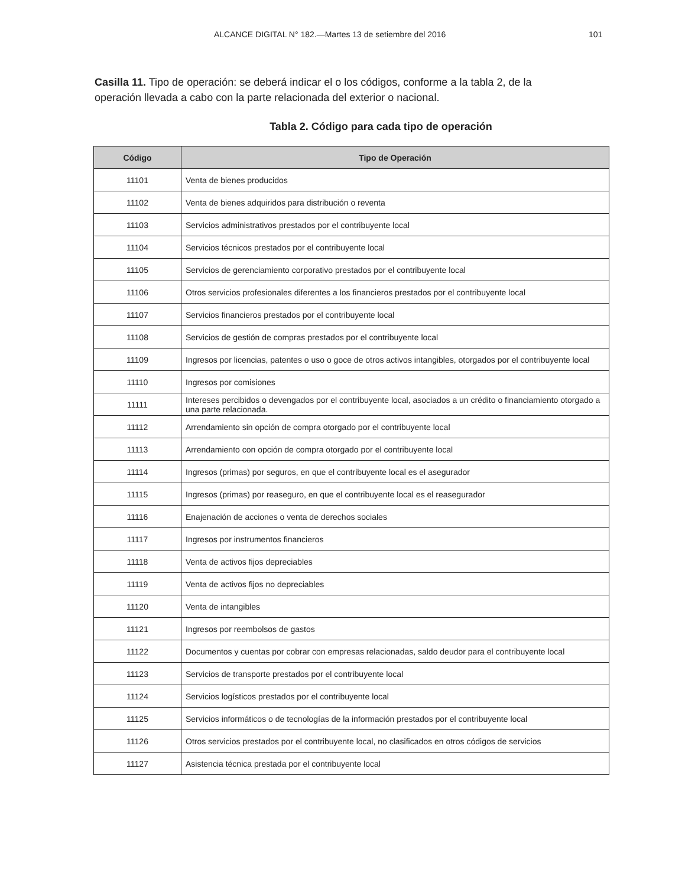ALCANCE DIGITAL N° 182.—Martes 13 de setiembre del 2016 101
Casilla 11. Tipo de operación: se deberá indicar el o los códigos, conforme a la tabla 2, de la operación llevada a cabo con la parte relacionada del exterior o nacional.
Tabla 2. Código para cada tipo de operación
| Código | Tipo de Operación |
| --- | --- |
| 11101 | Venta de bienes producidos |
| 11102 | Venta de bienes adquiridos para distribución o reventa |
| 11103 | Servicios administrativos prestados por el contribuyente local |
| 11104 | Servicios técnicos prestados por el contribuyente local |
| 11105 | Servicios de gerenciamiento corporativo prestados por el contribuyente local |
| 11106 | Otros servicios profesionales diferentes a los financieros prestados por el contribuyente local |
| 11107 | Servicios financieros prestados por el contribuyente local |
| 11108 | Servicios de gestión de compras prestados por el contribuyente local |
| 11109 | Ingresos por licencias, patentes o uso o goce de otros activos intangibles, otorgados por el contribuyente local |
| 11110 | Ingresos por comisiones |
| 11111 | Intereses percibidos o devengados por el contribuyente local, asociados a un crédito o financiamiento otorgado a una parte relacionada. |
| 11112 | Arrendamiento sin opción de compra otorgado por el contribuyente local |
| 11113 | Arrendamiento con opción de compra otorgado por el contribuyente local |
| 11114 | Ingresos (primas) por seguros, en que el contribuyente local es el asegurador |
| 11115 | Ingresos (primas) por reaseguro, en que el contribuyente local es el reasegurador |
| 11116 | Enajenación de acciones o venta de derechos sociales |
| 11117 | Ingresos por instrumentos financieros |
| 11118 | Venta de activos fijos depreciables |
| 11119 | Venta de activos fijos no depreciables |
| 11120 | Venta de intangibles |
| 11121 | Ingresos por reembolsos de gastos |
| 11122 | Documentos y cuentas por cobrar con empresas relacionadas, saldo deudor para el contribuyente local |
| 11123 | Servicios de transporte prestados por el contribuyente local |
| 11124 | Servicios logísticos prestados por el contribuyente local |
| 11125 | Servicios informáticos o de tecnologías de la información prestados por el contribuyente local |
| 11126 | Otros servicios prestados por el contribuyente local, no clasificados en otros códigos de servicios |
| 11127 | Asistencia técnica prestada por el contribuyente local |